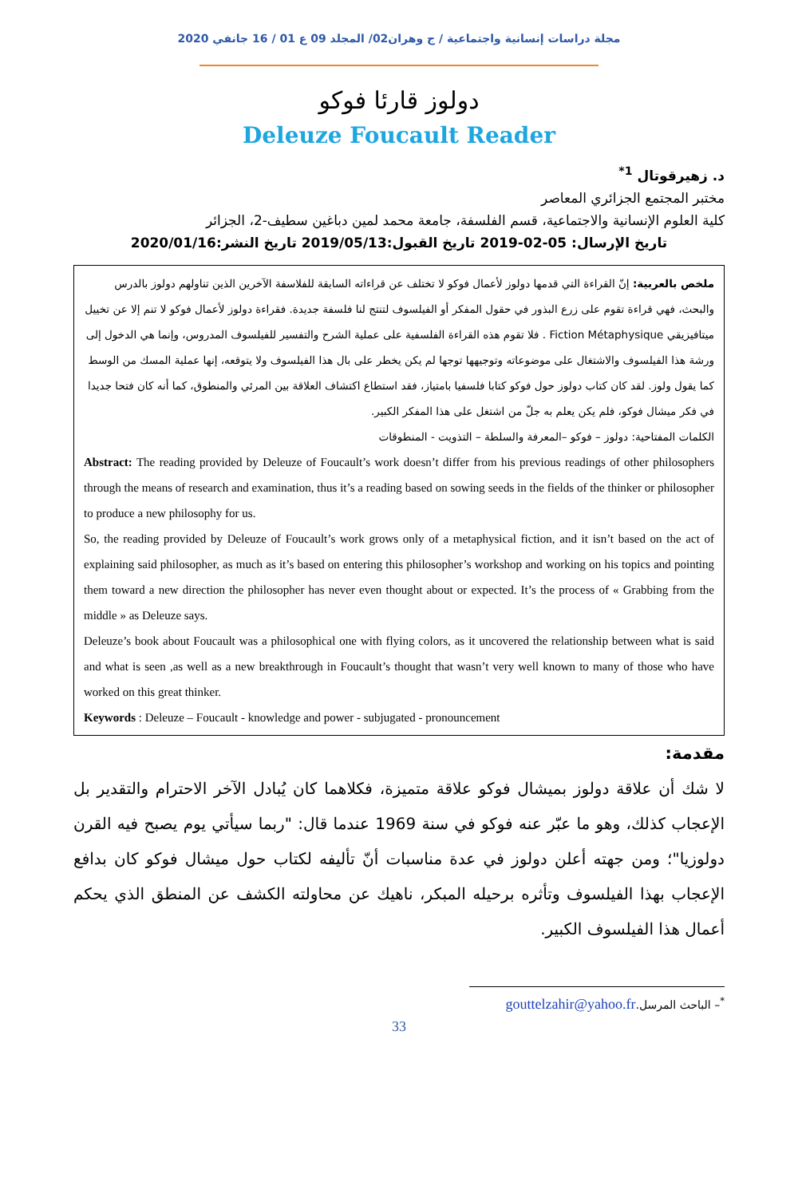مجلة دراسات إنسانية واجتماعية / ج وهران02/ المجلد 09 ع 01 / 16 جانفي 2020
دولوز قارئا فوكو
Deleuze Foucault Reader
د. زهيرقوتال <sup>1*</sup>
مختبر المجتمع الجزائري المعاصر
كلية العلوم الإنسانية والاجتماعية، قسم الفلسفة، جامعة محمد لمين دباغين سطيف-2، الجزائر
تاريخ الإرسال: 05-02-2019 تاريخ القبول:2019/05/13 تاريخ النشر:2020/01/16
ملخص بالعربية: إنّ القراءة التي قدمها دولوز لأعمال فوكو لا تختلف عن قراءاته السابقة للفلاسفة الآخرين الذين تناولهم دولوز بالدرس والبحث، فهي قراءة تقوم على زرع البذور في حقول المفكر أو الفيلسوف لتنتج لنا فلسفة جديدة. فقراءة دولوز لأعمال فوكو لا تنم إلا عن تخييل ميتافيزيقي Fiction Métaphysique . فلا تقوم هذه القراءة الفلسفية على عملية الشرح والتفسير للفيلسوف المدروس، وإنما هي الدخول إلى ورشة هذا الفيلسوف والاشتغال على موضوعاته وتوجيهها توجها لم يكن يخطر على بال هذا الفيلسوف ولا يتوقعه، إنها عملية المسك من الوسط كما يقول ولوز. لقد كان كتاب دولوز حول فوكو كتابا فلسفيا بامتياز، فقد استطاع اكتشاف العلاقة بين المرئي والمنطوق، كما أنه كان فتحا جديدا في فكر ميشال فوكو، فلم يكن يعلم به جلّ من اشتغل على هذا المفكر الكبير.
الكلمات المفتاحية: دولوز – فوكو –المعرفة والسلطة – التذويت - المنطوقات
Abstract: The reading provided by Deleuze of Foucault’s work doesn’t differ from his previous readings of other philosophers through the means of research and examination, thus it’s a reading based on sowing seeds in the fields of the thinker or philosopher to produce a new philosophy for us.
So, the reading provided by Deleuze of Foucault’s work grows only of a metaphysical fiction, and it isn’t based on the act of explaining said philosopher, as much as it’s based on entering this philosopher’s workshop and working on his topics and pointing them toward a new direction the philosopher has never even thought about or expected. It’s the process of « Grabbing from the middle » as Deleuze says.
Deleuze’s book about Foucault was a philosophical one with flying colors, as it uncovered the relationship between what is said and what is seen ,as well as a new breakthrough in Foucault’s thought that wasn’t very well known to many of those who have worked on this great thinker.
Keywords : Deleuze – Foucault - knowledge and power - subjugated - pronouncement
مقدمة:
لا شك أن علاقة دولوز بميشال فوكو علاقة متميزة، فكلاهما كان يُبادل الآخر الاحترام والتقدير بل الإعجاب كذلك، وهو ما عبّر عنه فوكو في سنة 1969 عندما قال: "ربما سيأتي يوم يصبح فيه القرن دولوزيا"؛ ومن جهته أعلن دولوز في عدة مناسبات أنّ تأليفه لكتاب حول ميشال فوكو كان بدافع الإعجاب بهذا الفيلسوف وتأثره برحيله المبكر، ناهيك عن محاولته الكشف عن المنطق الذي يحكم أعمال هذا الفيلسوف الكبير.
<sup>*</sup>– الباحث المرسل.gouttelzahir@yahoo.fr
33